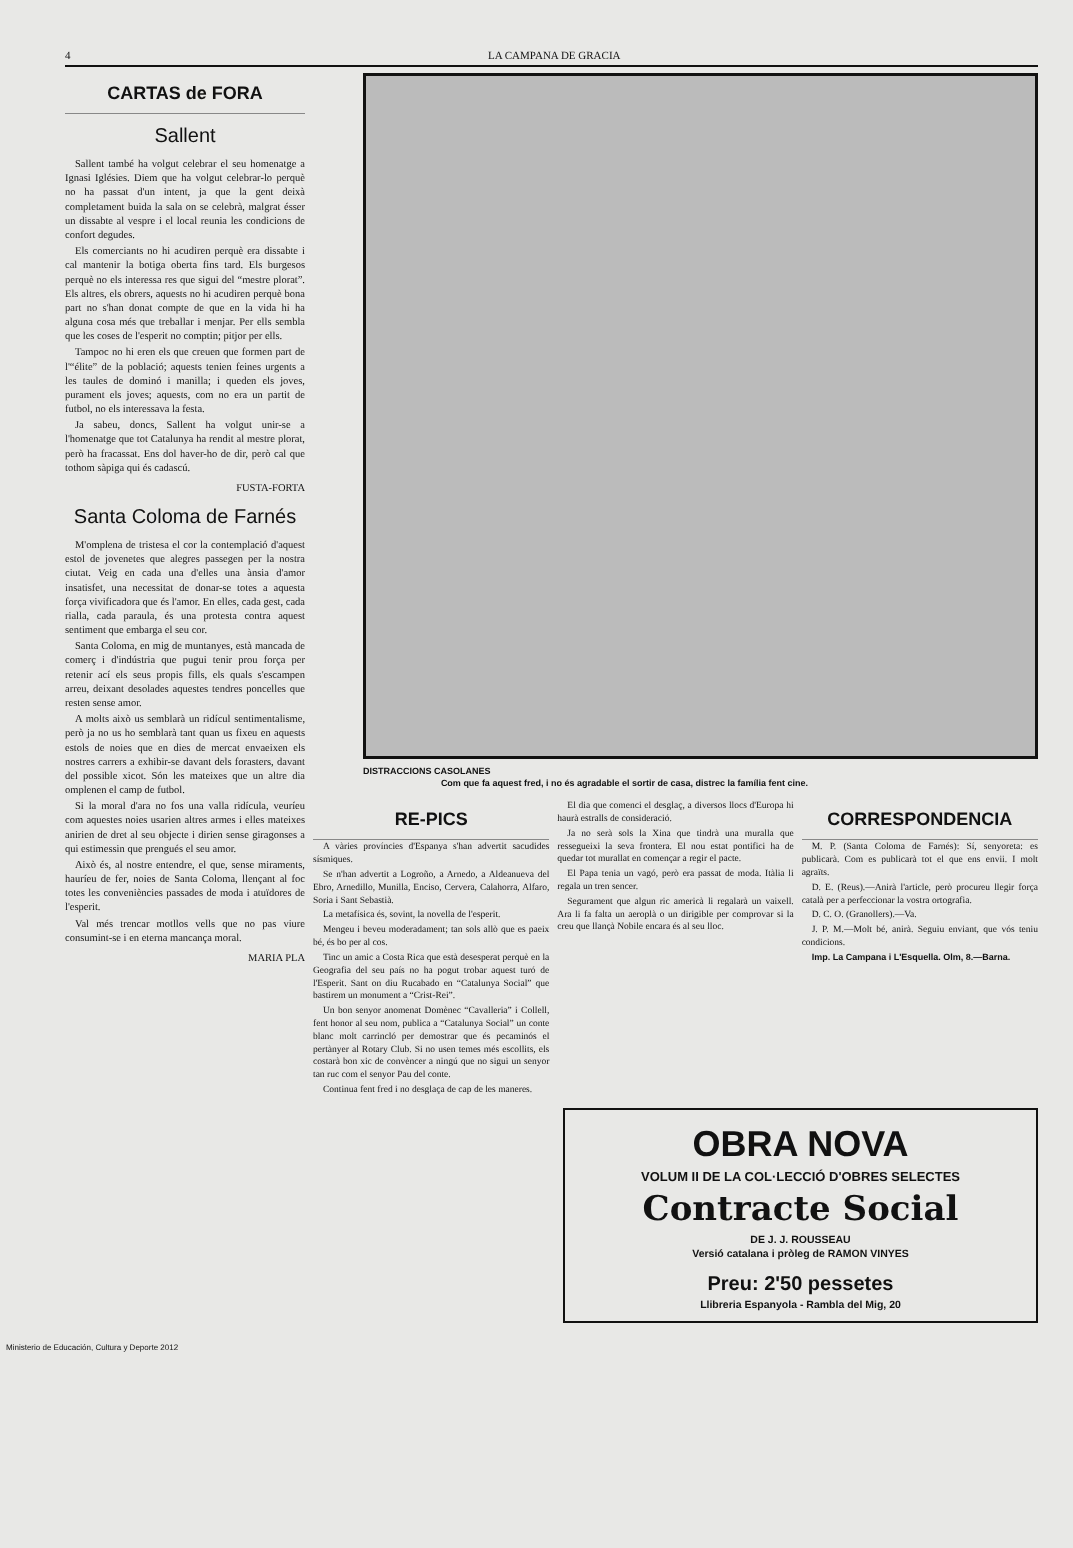4 LA CAMPANA DE GRACIA
CARTAS de FORA
Sallent
Sallent també ha volgut celebrar el seu homenatge a Ignasi Iglésies. Diem que ha volgut celebrar-lo perquè no ha passat d'un intent, ja que la gent deixà completament buida la sala on se celebrà, malgrat ésser un dissabte al vespre i el local reunia les condicions de confort degudes.
Els comerciants no hi acudiren perquè era dissabte i cal mantenir la botiga oberta fins tard. Els burgesos perquè no els interessa res que sigui del “mestre plorat”. Els altres, els obrers, aquests no hi acudiren perquè bona part no s'han donat compte de que en la vida hi ha alguna cosa més que treballar i menjar. Per ells sembla que les coses de l'esperit no comptin; pitjor per ells.
Tampoc no hi eren els que creuen que formen part de l'“élite” de la població; aquests tenien feines urgents a les taules de dominó i manilla; i queden els joves, purament els joves; aquests, com no era un partit de futbol, no els interessava la festa.
Ja sabeu, doncs, Sallent ha volgut unir-se a l'homenatge que tot Catalunya ha rendit al mestre plorat, però ha fracassat. Ens dol haver-ho de dir, però cal que tothom sàpiga qui és cadascú.
FUSTA-FORTA
Santa Coloma de Farnés
M'omplena de tristesa el cor la contemplació d'aquest estol de jovenetes que alegres passegen per la nostra ciutat. Veig en cada una d'elles una ànsia d'amor insatisfet, una necessitat de donar-se totes a aquesta força vivificadora que és l'amor. En elles, cada gest, cada rialla, cada paraula, és una protesta contra aquest sentiment que embarga el seu cor.
Santa Coloma, en mig de muntanyes, està mancada de comerç i d'indústria que pugui tenir prou força per retenir ací els seus propis fills, els quals s'escampen arreu, deixant desolades aquestes tendres poncelles que resten sense amor.
A molts això us semblarà un ridícul sentimentalisme, però ja no us ho semblarà tant quan us fixeu en aquests estols de noies que en dies de mercat envaeixen els nostres carrers a exhibir-se davant dels forasters, davant del possible xicot. Són les mateixes que un altre dia omplenen el camp de futbol.
Si la moral d'ara no fos una valla ridícula, veuríeu com aquestes noies usarien altres armes i elles mateixes anirien de dret al seu objecte i dirien sense giragonses a qui estimessin que prengués el seu amor.
Això és, al nostre entendre, el que, sense miraments, hauríeu de fer, noies de Santa Coloma, llençant al foc totes les conveniències passades de moda i atuïdores de l'esperit.
Val més trencar motllos vells que no pas viure consumint-se i en eterna mancança moral.
MARIA PLA
DISTRACCIONS CASOLANES
Com que fa aquest fred, i no és agradable el sortir de casa, distrec la família fent cine.
RE-PICS
A vàries províncies d'Espanya s'han advertit sacudides sísmiques.
Se n'han advertit a Logroño, a Arnedo, a Aldeanueva del Ebro, Arnedillo, Munilla, Enciso, Cervera, Calahorra, Alfaro, Soria i Sant Sebastià.
La metafísica és, sovint, la novella de l'esperit.
Mengeu i beveu moderadament; tan sols allò que es paeix bé, és bo per al cos.
Tinc un amic a Costa Rica que està desesperat perquè en la Geografia del seu país no ha pogut trobar aquest turó de l'Esperit. Sant on diu Rucabado en “Catalunya Social” que bastirem un monument a “Crist-Rei”.
Un bon senyor anomenat Domènec “Cavalleria” i Collell, fent honor al seu nom, publica a “Catalunya Social” un conte blanc molt carrincló per demostrar que és pecaminós el pertànyer al Rotary Club. Si no usen temes més escollits, els costarà bon xic de convèncer a ningú que no sigui un senyor tan ruc com el senyor Pau del conte.
Continua fent fred i no desglaça de cap de les maneres.
El dia que comenci el desglaç, a diversos llocs d'Europa hi haurà estralls de consideració.
Ja no serà sols la Xina que tindrà una muralla que ressegueixi la seva frontera. El nou estat pontifici ha de quedar tot murallat en començar a regir el pacte.
El Papa tenia un vagó, però era passat de moda. Itàlia li regala un tren sencer.
Segurament que algun ric americà li regalarà un vaixell. Ara li fa falta un aeroplà o un dirigible per comprovar si la creu que llançà Nobile encara és al seu lloc.
CORRESPONDENCIA
M. P. (Santa Coloma de Farnés): Sí, senyoreta: es publicarà. Com es publicarà tot el que ens envii. I molt agraïts.
D. E. (Reus).—Anirà l'article, però procureu llegir força català per a perfeccionar la vostra ortografia.
D. C. O. (Granollers).—Va.
J. P. M.—Molt bé, anirà. Seguiu enviant, que vós teniu condicions.
Imp. La Campana i L'Esquella. Olm, 8.—Barna.
OBRA NOVA
VOLUM II DE LA COL·LECCIÓ D'OBRES SELECTES
Contracte Social
DE J. J. ROUSSEAU
Versió catalana i pròleg de RAMON VINYES
Preu: 2'50 pessetes
Llibreria Espanyola - Rambla del Mig, 20
Ministerio de Educación, Cultura y Deporte 2012